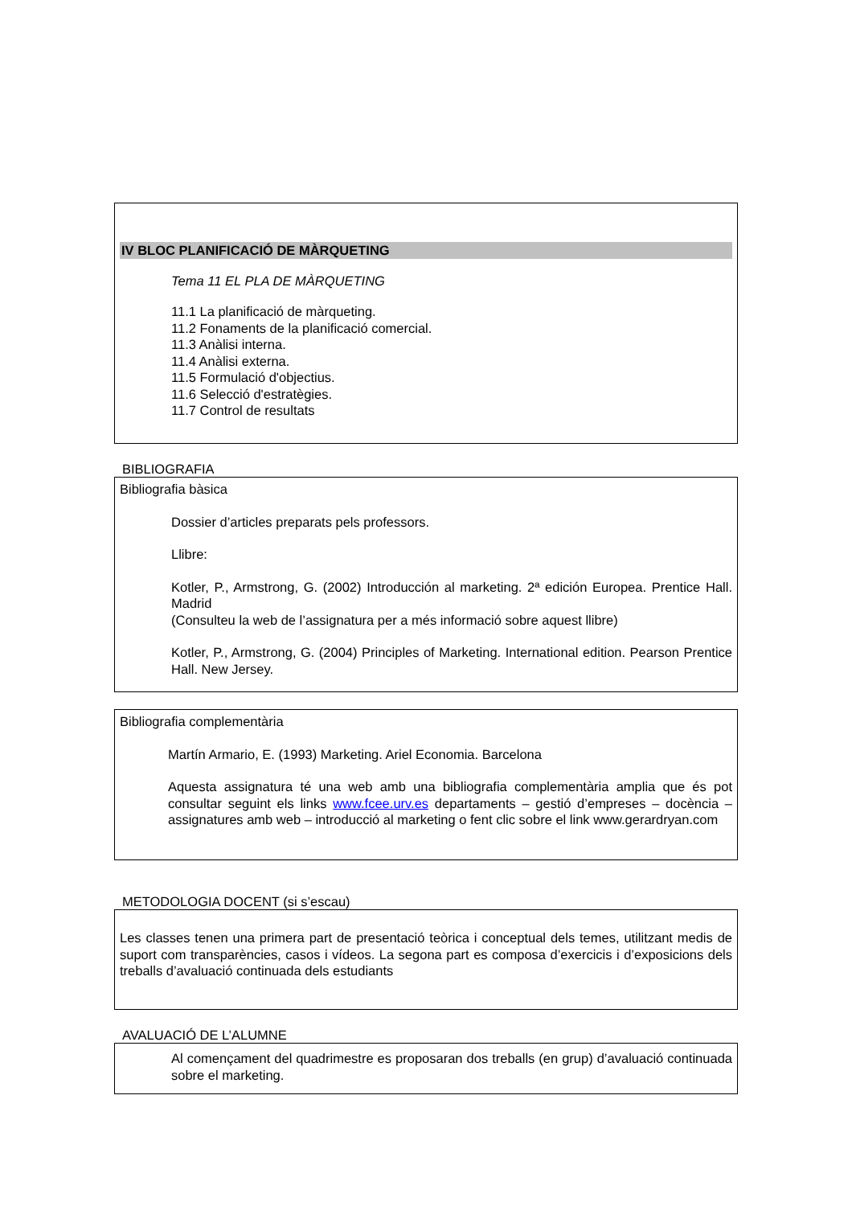IV BLOC PLANIFICACIÓ DE MÀRQUETING
Tema 11 EL PLA DE MÀRQUETING
11.1 La planificació de màrqueting.
11.2 Fonaments de la planificació comercial.
11.3 Anàlisi interna.
11.4 Anàlisi externa.
11.5 Formulació d'objectius.
11.6 Selecció d'estratègies.
11.7 Control de resultats
BIBLIOGRAFIA
Bibliografia bàsica
Dossier d’articles preparats pels professors.
Llibre:
Kotler, P., Armstrong, G. (2002) Introducción al marketing. 2ª edición Europea. Prentice Hall. Madrid
(Consulteu la web de l’assignatura per a més informació sobre aquest llibre)
Kotler, P., Armstrong, G. (2004) Principles of Marketing. International edition. Pearson Prentice Hall. New Jersey.
Bibliografia complementària
Martín Armario, E. (1993) Marketing. Ariel Economia. Barcelona
Aquesta assignatura té una web amb una bibliografia complementària amplia que és pot consultar seguint els links www.fcee.urv.es departaments – gestió d’empreses – docència – assignatures amb web – introducció al marketing o fent clic sobre el link www.gerardryan.com
METODOLOGIA DOCENT (si s’escau)
Les classes tenen una primera part de presentació teòrica i conceptual dels temes, utilitzant medis de suport com transparències, casos i vídeos. La segona part es composa d’exercicis i d’exposicions dels treballs d’avaluació continuada dels estudiants
AVALUACIÓ DE L’ALUMNE
Al començament del quadrimestre es proposaran dos treballs (en grup) d’avaluació continuada sobre el marketing.